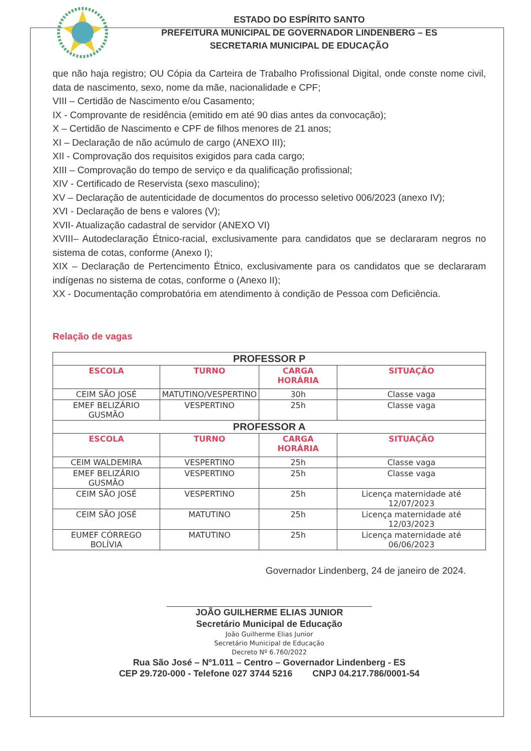ESTADO DO ESPÍRITO SANTO
PREFEITURA MUNICIPAL DE GOVERNADOR LINDENBERG – ES
SECRETARIA MUNICIPAL DE EDUCAÇÃO
que não haja registro; OU Cópia da Carteira de Trabalho Profissional Digital, onde conste nome civil, data de nascimento, sexo, nome da mãe, nacionalidade e CPF;
VIII – Certidão de Nascimento e/ou Casamento;
IX - Comprovante de residência (emitido em até 90 dias antes da convocação);
X – Certidão de Nascimento e CPF de filhos menores de 21 anos;
XI – Declaração de não acúmulo de cargo (ANEXO III);
XII - Comprovação dos requisitos exigidos para cada cargo;
XIII – Comprovação do tempo de serviço e da qualificação profissional;
XIV - Certificado de Reservista (sexo masculino);
XV – Declaração de autenticidade de documentos do processo seletivo 006/2023 (anexo IV);
XVI - Declaração de bens e valores (V);
XVII- Atualização cadastral de servidor (ANEXO VI)
XVIII– Autodeclaração Étnico-racial, exclusivamente para candidatos que se declararam negros no sistema de cotas, conforme (Anexo I);
XIX – Declaração de Pertencimento Étnico, exclusivamente para os candidatos que se declararam indígenas no sistema de cotas, conforme o (Anexo II);
XX - Documentação comprobatória em atendimento à condição de Pessoa com Deficiência.
Relação de vagas
| PROFESSOR P | | | |
| --- | --- | --- | --- |
| ESCOLA | TURNO | CARGA HORÁRIA | SITUAÇÃO |
| CEIM SÃO JOSÉ | MATUTINO/VESPERTINO | 30h | Classe vaga |
| EMEF BELIZÁRIO GUSMÃO | VESPERTINO | 25h | Classe vaga |
| PROFESSOR A | | | |
| ESCOLA | TURNO | CARGA HORÁRIA | SITUAÇÃO |
| CEIM WALDEMIRA | VESPERTINO | 25h | Classe vaga |
| EMEF BELIZÁRIO GUSMÃO | VESPERTINO | 25h | Classe vaga |
| CEIM SÃO JOSÉ | VESPERTINO | 25h | Licença maternidade até 12/07/2023 |
| CEIM SÃO JOSÉ | MATUTINO | 25h | Licença maternidade até 12/03/2023 |
| EUMEF CÓRREGO BOLÍVIA | MATUTINO | 25h | Licença maternidade até 06/06/2023 |
Governador Lindenberg, 24 de janeiro de 2024.
JOÃO GUILHERME ELIAS JUNIOR
Secretário Municipal de Educação
João Guilherme Elias Junior
Secretário Municipal de Educação
Decreto Nº 6.760/2022
Rua São José – Nº1.011 – Centro – Governador Lindenberg - ES
CEP 29.720-000 - Telefone 027 3744 5216 CNPJ 04.217.786/0001-54